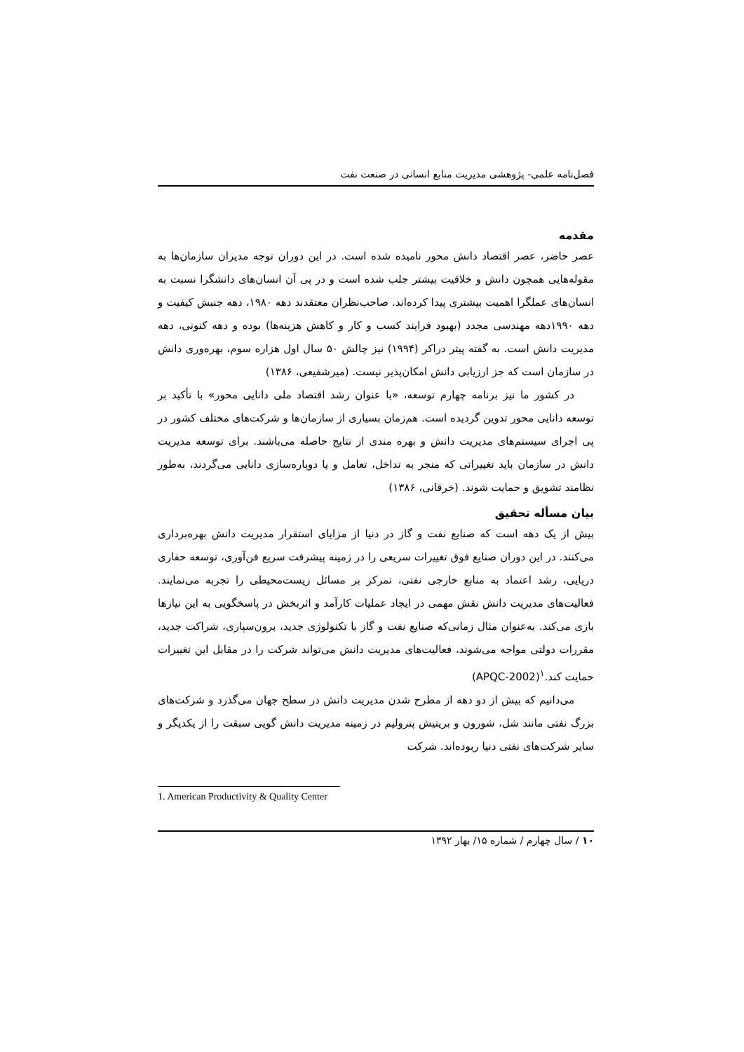فصل‌نامه علمی- پژوهشی مدیریت منابع انسانی در صنعت نفت
مقدمه
عصر حاضر، عصر اقتصاد دانش محور نامیده شده است. در این دوران توجه مدیران سازمان‌ها به مقوله‌هایی همچون دانش و خلاقیت بیشتر جلب شده است و در پی آن انسان‌های دانشگرا نسبت به انسان‌های عملگرا اهمیت بیشتری پیدا کرده‌اند. صاحب‌نظران معتقدند دهه ۱۹۸۰، دهه جنبش کیفیت و دهه ۱۹۹۰دهه مهندسی مجدد (بهبود فرایند کسب و کار و کاهش هزینه‌ها) بوده و دهه کنونی، دهه مدیریت دانش است. به گفته پیتر دراکر (۱۹۹۴) نیز چالش ۵۰ سال اول هزاره سوم، بهره‌وری دانش در سازمان است که جز ارزیابی دانش امکان‌پذیر نیست. (میرشفیعی، ۱۳۸۶)
در کشور ما نیز برنامه چهارم توسعه، «با عنوان رشد اقتصاد ملی دانایی محور» با تأکید بر توسعه دانایی محور تدوین گردیده است. هم‌زمان بسیاری از سازمان‌ها و شرکت‌های مختلف کشور در پی اجرای سیستم‌های مدیریت دانش و بهره مندی از نتایج حاصله می‌باشند. برای توسعه مدیریت دانش در سازمان باید تغییراتی که منجر به تداخل، تعامل و یا دوباره‌سازی دانایی می‌گردند، به‌طور نظامند تشویق و حمایت شوند. (خرقانی، ۱۳۸۶)
بیان مسأله تحقیق
بیش از یک دهه است که صنایع نفت و گاز در دنیا از مزایای استقرار مدیریت دانش بهره‌برداری می‌کنند. در این دوران صنایع فوق تغییرات سریعی را در زمینه پیشرفت سریع فن‌آوری، توسعه حفاری دریایی، رشد اعتماد به منابع خارجی نفتی، تمرکز بر مسائل زیست‌محیطی را تجربه می‌نمایند. فعالیت‌های مدیریت دانش نقش مهمی در ایجاد عملیات کارآمد و اثربخش در پاسخگویی به این نیازها بازی می‌کند. به‌عنوان مثال زمانی‌که صنایع نفت و گاز با تکنولوژی جدید، برون‌سپاری، شراکت جدید، مقررات دولتی مواجه می‌شوند، فعالیت‌های مدیریت دانش می‌تواند شرکت را در مقابل این تغییرات حمایت کند.<sup>۱</sup>(APQC-2002)
می‌دانیم که بیش از دو دهه از مطرح شدن مدیریت دانش در سطح جهان می‌گذرد و شرکت‌های بزرگ نفتی مانند شل، شورون و بریتیش پترولیم در زمینه مدیریت دانش گویی سبقت را از یکدیگر و سایر شرکت‌های نفتی دنیا ربوده‌اند. شرکت
1. American Productivity & Quality Center
۱۰ / سال چهارم / شماره ۱۵/ بهار ۱۳۹۲